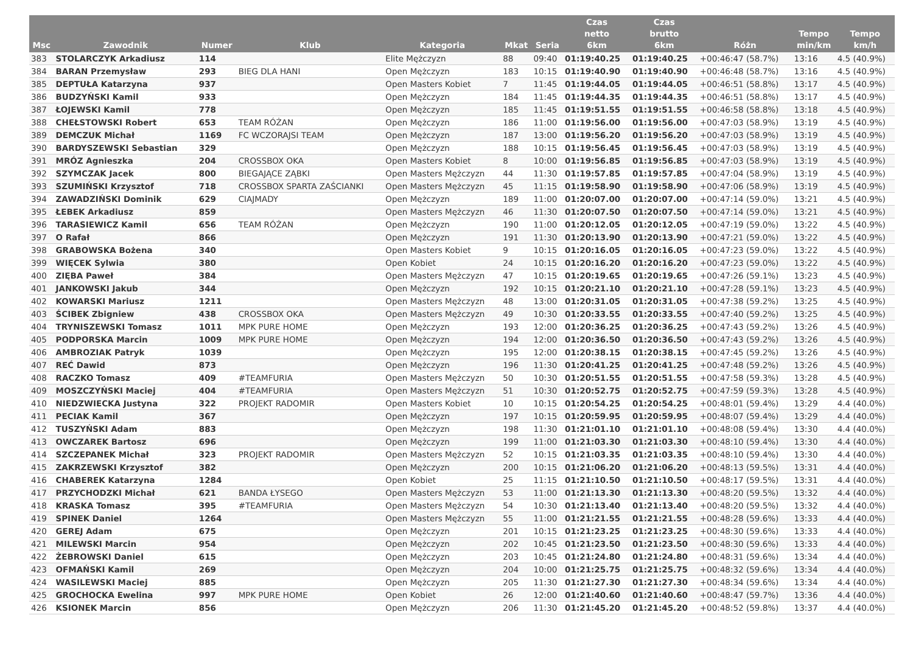| Msc | Zawodnik | Numer | Klub | Kategoria | Mkat | Seria | Czas netto 6km | Czas brutto 6km | Różn | Tempo min/km | Tempo km/h |
| --- | --- | --- | --- | --- | --- | --- | --- | --- | --- | --- | --- |
| 383 | STOLARCZYK Arkadiusz | 114 | | Elite Mężczyzn | 88 | 09:40 | 01:19:40.25 | 01:19:40.25 | +00:46:47 (58.7%) | 13:16 | 4.5 (40.9%) |
| 384 | BARAN Przemysław | 293 | BIEG DLA HANI | Open Mężczyzn | 183 | 10:15 | 01:19:40.90 | 01:19:40.90 | +00:46:48 (58.7%) | 13:16 | 4.5 (40.9%) |
| 385 | DEPTUŁA Katarzyna | 937 | | Open Masters Kobiet | 7 | 11:45 | 01:19:44.05 | 01:19:44.05 | +00:46:51 (58.8%) | 13:17 | 4.5 (40.9%) |
| 386 | BUDZYŃSKI Kamil | 933 | | Open Mężczyzn | 184 | 11:45 | 01:19:44.35 | 01:19:44.35 | +00:46:51 (58.8%) | 13:17 | 4.5 (40.9%) |
| 387 | ŁOJEWSKI Kamil | 778 | | Open Mężczyzn | 185 | 11:45 | 01:19:51.55 | 01:19:51.55 | +00:46:58 (58.8%) | 13:18 | 4.5 (40.9%) |
| 388 | CHEŁSTOWSKI Robert | 653 | TEAM RÓŻAN | Open Mężczyzn | 186 | 11:00 | 01:19:56.00 | 01:19:56.00 | +00:47:03 (58.9%) | 13:19 | 4.5 (40.9%) |
| 389 | DEMCZUK Michał | 1169 | FC WCZORAJSI TEAM | Open Mężczyzn | 187 | 13:00 | 01:19:56.20 | 01:19:56.20 | +00:47:03 (58.9%) | 13:19 | 4.5 (40.9%) |
| 390 | BARDYSZEWSKI Sebastian | 329 | | Open Mężczyzn | 188 | 10:15 | 01:19:56.45 | 01:19:56.45 | +00:47:03 (58.9%) | 13:19 | 4.5 (40.9%) |
| 391 | MRÓZ Agnieszka | 204 | CROSSBOX OKA | Open Masters Kobiet | 8 | 10:00 | 01:19:56.85 | 01:19:56.85 | +00:47:03 (58.9%) | 13:19 | 4.5 (40.9%) |
| 392 | SZYMCZAK Jacek | 800 | BIEGAJĄCE ZĄBKI | Open Masters Mężczyzn | 44 | 11:30 | 01:19:57.85 | 01:19:57.85 | +00:47:04 (58.9%) | 13:19 | 4.5 (40.9%) |
| 393 | SZUMIŃSKI Krzysztof | 718 | CROSSBOX SPARTA ZAŚCIANKI | Open Masters Mężczyzn | 45 | 11:15 | 01:19:58.90 | 01:19:58.90 | +00:47:06 (58.9%) | 13:19 | 4.5 (40.9%) |
| 394 | ZAWADZIŃSKI Dominik | 629 | CIAJMADY | Open Mężczyzn | 189 | 11:00 | 01:20:07.00 | 01:20:07.00 | +00:47:14 (59.0%) | 13:21 | 4.5 (40.9%) |
| 395 | ŁEBEK Arkadiusz | 859 | | Open Masters Mężczyzn | 46 | 11:30 | 01:20:07.50 | 01:20:07.50 | +00:47:14 (59.0%) | 13:21 | 4.5 (40.9%) |
| 396 | TARASIEWICZ Kamil | 656 | TEAM RÓŻAN | Open Mężczyzn | 190 | 11:00 | 01:20:12.05 | 01:20:12.05 | +00:47:19 (59.0%) | 13:22 | 4.5 (40.9%) |
| 397 | O Rafał | 866 | | Open Mężczyzn | 191 | 11:30 | 01:20:13.90 | 01:20:13.90 | +00:47:21 (59.0%) | 13:22 | 4.5 (40.9%) |
| 398 | GRABOWSKA Bożena | 340 | | Open Masters Kobiet | 9 | 10:15 | 01:20:16.05 | 01:20:16.05 | +00:47:23 (59.0%) | 13:22 | 4.5 (40.9%) |
| 399 | WIĘCEK Sylwia | 380 | | Open Kobiet | 24 | 10:15 | 01:20:16.20 | 01:20:16.20 | +00:47:23 (59.0%) | 13:22 | 4.5 (40.9%) |
| 400 | ZIĘBA Paweł | 384 | | Open Masters Mężczyzn | 47 | 10:15 | 01:20:19.65 | 01:20:19.65 | +00:47:26 (59.1%) | 13:23 | 4.5 (40.9%) |
| 401 | JANKOWSKI Jakub | 344 | | Open Mężczyzn | 192 | 10:15 | 01:20:21.10 | 01:20:21.10 | +00:47:28 (59.1%) | 13:23 | 4.5 (40.9%) |
| 402 | KOWARSKI Mariusz | 1211 | | Open Masters Mężczyzn | 48 | 13:00 | 01:20:31.05 | 01:20:31.05 | +00:47:38 (59.2%) | 13:25 | 4.5 (40.9%) |
| 403 | ŚCIBEK Zbigniew | 438 | CROSSBOX OKA | Open Masters Mężczyzn | 49 | 10:30 | 01:20:33.55 | 01:20:33.55 | +00:47:40 (59.2%) | 13:25 | 4.5 (40.9%) |
| 404 | TRYNISZEWSKI Tomasz | 1011 | MPK PURE HOME | Open Mężczyzn | 193 | 12:00 | 01:20:36.25 | 01:20:36.25 | +00:47:43 (59.2%) | 13:26 | 4.5 (40.9%) |
| 405 | PODPORSKA Marcin | 1009 | MPK PURE HOME | Open Mężczyzn | 194 | 12:00 | 01:20:36.50 | 01:20:36.50 | +00:47:43 (59.2%) | 13:26 | 4.5 (40.9%) |
| 406 | AMBROZIAK Patryk | 1039 | | Open Mężczyzn | 195 | 12:00 | 01:20:38.15 | 01:20:38.15 | +00:47:45 (59.2%) | 13:26 | 4.5 (40.9%) |
| 407 | REĆ Dawid | 873 | | Open Mężczyzn | 196 | 11:30 | 01:20:41.25 | 01:20:41.25 | +00:47:48 (59.2%) | 13:26 | 4.5 (40.9%) |
| 408 | RACZKO Tomasz | 409 | #TEAMFURIA | Open Masters Mężczyzn | 50 | 10:30 | 01:20:51.55 | 01:20:51.55 | +00:47:58 (59.3%) | 13:28 | 4.5 (40.9%) |
| 409 | MOSZCZYŃSKI Maciej | 404 | #TEAMFURIA | Open Masters Mężczyzn | 51 | 10:30 | 01:20:52.75 | 01:20:52.75 | +00:47:59 (59.3%) | 13:28 | 4.5 (40.9%) |
| 410 | NIEDZWIECKA Justyna | 322 | PROJEKT RADOMIR | Open Masters Kobiet | 10 | 10:15 | 01:20:54.25 | 01:20:54.25 | +00:48:01 (59.4%) | 13:29 | 4.4 (40.0%) |
| 411 | PECIAK Kamil | 367 | | Open Mężczyzn | 197 | 10:15 | 01:20:59.95 | 01:20:59.95 | +00:48:07 (59.4%) | 13:29 | 4.4 (40.0%) |
| 412 | TUSZYŃSKI Adam | 883 | | Open Mężczyzn | 198 | 11:30 | 01:21:01.10 | 01:21:01.10 | +00:48:08 (59.4%) | 13:30 | 4.4 (40.0%) |
| 413 | OWCZAREK Bartosz | 696 | | Open Mężczyzn | 199 | 11:00 | 01:21:03.30 | 01:21:03.30 | +00:48:10 (59.4%) | 13:30 | 4.4 (40.0%) |
| 414 | SZCZEPANEK Michał | 323 | PROJEKT RADOMIR | Open Masters Mężczyzn | 52 | 10:15 | 01:21:03.35 | 01:21:03.35 | +00:48:10 (59.4%) | 13:30 | 4.4 (40.0%) |
| 415 | ZAKRZEWSKI Krzysztof | 382 | | Open Mężczyzn | 200 | 10:15 | 01:21:06.20 | 01:21:06.20 | +00:48:13 (59.5%) | 13:31 | 4.4 (40.0%) |
| 416 | CHABEREK Katarzyna | 1284 | | Open Kobiet | 25 | 11:15 | 01:21:10.50 | 01:21:10.50 | +00:48:17 (59.5%) | 13:31 | 4.4 (40.0%) |
| 417 | PRZYCHODZKI Michał | 621 | BANDA ŁYSEGO | Open Masters Mężczyzn | 53 | 11:00 | 01:21:13.30 | 01:21:13.30 | +00:48:20 (59.5%) | 13:32 | 4.4 (40.0%) |
| 418 | KRASKA Tomasz | 395 | #TEAMFURIA | Open Masters Mężczyzn | 54 | 10:30 | 01:21:13.40 | 01:21:13.40 | +00:48:20 (59.5%) | 13:32 | 4.4 (40.0%) |
| 419 | SPINEK Daniel | 1264 | | Open Masters Mężczyzn | 55 | 11:00 | 01:21:21.55 | 01:21:21.55 | +00:48:28 (59.6%) | 13:33 | 4.4 (40.0%) |
| 420 | GEREJ Adam | 675 | | Open Mężczyzn | 201 | 10:15 | 01:21:23.25 | 01:21:23.25 | +00:48:30 (59.6%) | 13:33 | 4.4 (40.0%) |
| 421 | MILEWSKI Marcin | 954 | | Open Mężczyzn | 202 | 10:45 | 01:21:23.50 | 01:21:23.50 | +00:48:30 (59.6%) | 13:33 | 4.4 (40.0%) |
| 422 | ŻEBROWSKI Daniel | 615 | | Open Mężczyzn | 203 | 10:45 | 01:21:24.80 | 01:21:24.80 | +00:48:31 (59.6%) | 13:34 | 4.4 (40.0%) |
| 423 | OFMAŃSKI Kamil | 269 | | Open Mężczyzn | 204 | 10:00 | 01:21:25.75 | 01:21:25.75 | +00:48:32 (59.6%) | 13:34 | 4.4 (40.0%) |
| 424 | WASILEWSKI Maciej | 885 | | Open Mężczyzn | 205 | 11:30 | 01:21:27.30 | 01:21:27.30 | +00:48:34 (59.6%) | 13:34 | 4.4 (40.0%) |
| 425 | GROCHOCKA Ewelina | 997 | MPK PURE HOME | Open Kobiet | 26 | 12:00 | 01:21:40.60 | 01:21:40.60 | +00:48:47 (59.7%) | 13:36 | 4.4 (40.0%) |
| 426 | KSIONEK Marcin | 856 | | Open Mężczyzn | 206 | 11:30 | 01:21:45.20 | 01:21:45.20 | +00:48:52 (59.8%) | 13:37 | 4.4 (40.0%) |